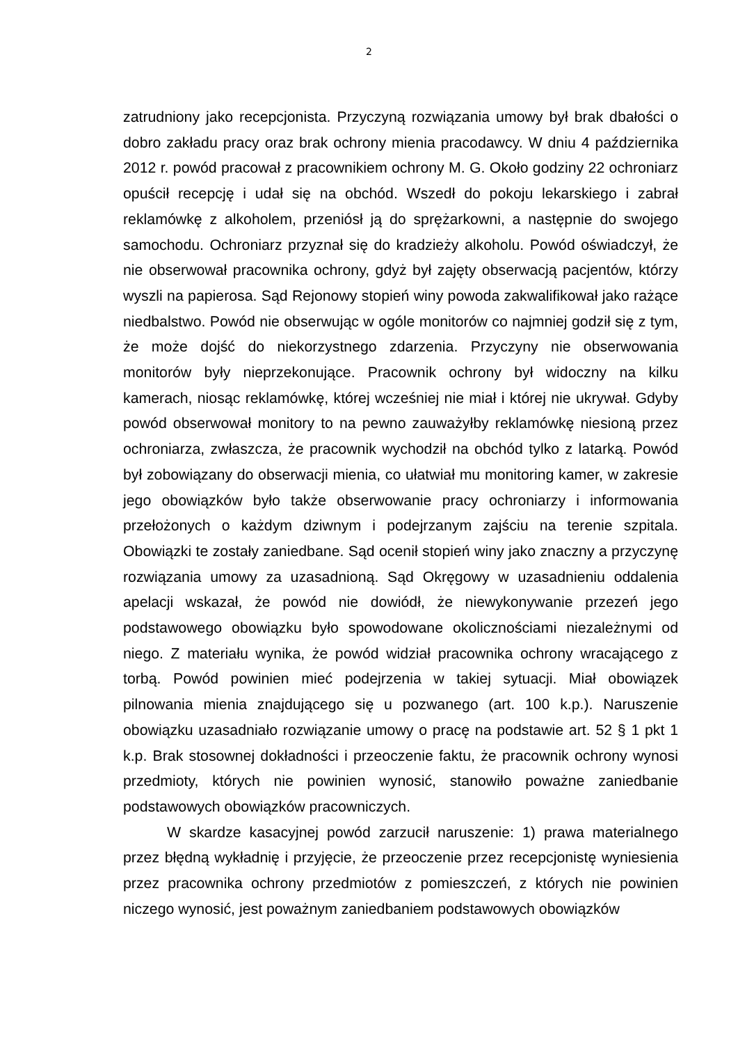2
zatrudniony jako recepcjonista. Przyczyną rozwiązania umowy był brak dbałości o dobro zakładu pracy oraz brak ochrony mienia pracodawcy. W dniu 4 października 2012 r. powód pracował z pracownikiem ochrony M. G. Około godziny 22 ochroniarz opuścił recepcję i udał się na obchód. Wszedł do pokoju lekarskiego i zabrał reklamówkę z alkoholem, przeniósł ją do sprężarkowni, a następnie do swojego samochodu. Ochroniarz przyznał się do kradzieży alkoholu. Powód oświadczył, że nie obserwował pracownika ochrony, gdyż był zajęty obserwacją pacjentów, którzy wyszli na papierosa. Sąd Rejonowy stopień winy powoda zakwalifikował jako rażące niedbalstwo. Powód nie obserwując w ogóle monitorów co najmniej godził się z tym, że może dojść do niekorzystnego zdarzenia. Przyczyny nie obserwowania monitorów były nieprzekonujące. Pracownik ochrony był widoczny na kilku kamerach, niosąc reklamówkę, której wcześniej nie miał i której nie ukrywał. Gdyby powód obserwował monitory to na pewno zauważyłby reklamówkę niesioną przez ochroniarza, zwłaszcza, że pracownik wychodził na obchód tylko z latarką. Powód był zobowiązany do obserwacji mienia, co ułatwiał mu monitoring kamer, w zakresie jego obowiązków było także obserwowanie pracy ochroniarzy i informowania przełożonych o każdym dziwnym i podejrzanym zajściu na terenie szpitala. Obowiązki te zostały zaniedbane. Sąd ocenił stopień winy jako znaczny a przyczynę rozwiązania umowy za uzasadnioną. Sąd Okręgowy w uzasadnieniu oddalenia apelacji wskazał, że powód nie dowiódł, że niewykonywanie przezeń jego podstawowego obowiązku było spowodowane okolicznościami niezależnymi od niego. Z materiału wynika, że powód widział pracownika ochrony wracającego z torbą. Powód powinien mieć podejrzenia w takiej sytuacji. Miał obowiązek pilnowania mienia znajdującego się u pozwanego (art. 100 k.p.). Naruszenie obowiązku uzasadniało rozwiązanie umowy o pracę na podstawie art. 52 § 1 pkt 1 k.p. Brak stosownej dokładności i przeoczenie faktu, że pracownik ochrony wynosi przedmioty, których nie powinien wynosić, stanowiło poważne zaniedbanie podstawowych obowiązków pracowniczych.
W skardze kasacyjnej powód zarzucił naruszenie: 1) prawa materialnego przez błędną wykładnię i przyjęcie, że przeoczenie przez recepcjonistę wyniesienia przez pracownika ochrony przedmiotów z pomieszczeń, z których nie powinien niczego wynosić, jest poważnym zaniedbaniem podstawowych obowiązków